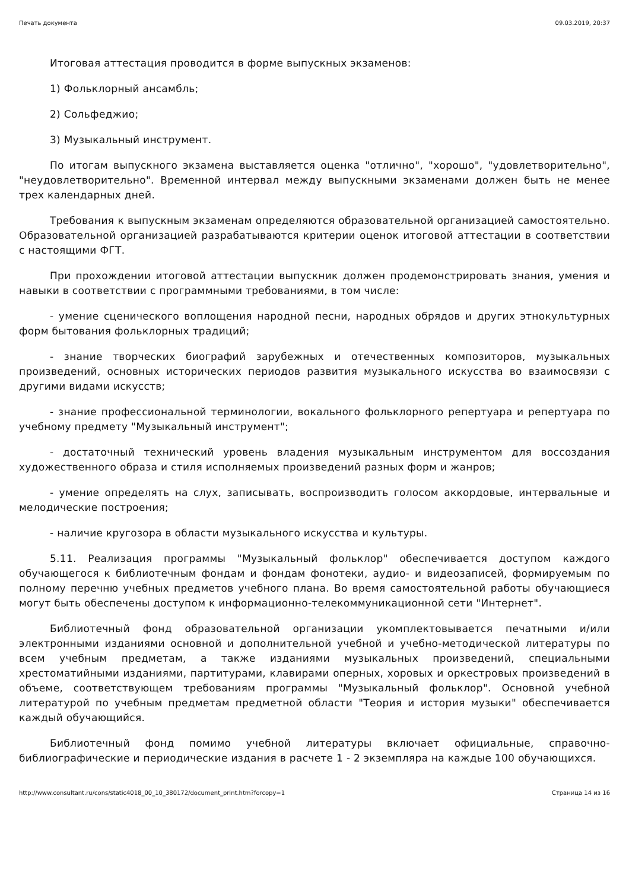Печать документа 09.03.2019, 20:37
Итоговая аттестация проводится в форме выпускных экзаменов:
1) Фольклорный ансамбль;
2) Сольфеджио;
3) Музыкальный инструмент.
По итогам выпускного экзамена выставляется оценка "отлично", "хорошо", "удовлетворительно", "неудовлетворительно". Временной интервал между выпускными экзаменами должен быть не менее трех календарных дней.
Требования к выпускным экзаменам определяются образовательной организацией самостоятельно. Образовательной организацией разрабатываются критерии оценок итоговой аттестации в соответствии с настоящими ФГТ.
При прохождении итоговой аттестации выпускник должен продемонстрировать знания, умения и навыки в соответствии с программными требованиями, в том числе:
- умение сценического воплощения народной песни, народных обрядов и других этнокультурных форм бытования фольклорных традиций;
- знание творческих биографий зарубежных и отечественных композиторов, музыкальных произведений, основных исторических периодов развития музыкального искусства во взаимосвязи с другими видами искусств;
- знание профессиональной терминологии, вокального фольклорного репертуара и репертуара по учебному предмету "Музыкальный инструмент";
- достаточный технический уровень владения музыкальным инструментом для воссоздания художественного образа и стиля исполняемых произведений разных форм и жанров;
- умение определять на слух, записывать, воспроизводить голосом аккордовые, интервальные и мелодические построения;
- наличие кругозора в области музыкального искусства и культуры.
5.11. Реализация программы "Музыкальный фольклор" обеспечивается доступом каждого обучающегося к библиотечным фондам и фондам фонотеки, аудио- и видеозаписей, формируемым по полному перечню учебных предметов учебного плана. Во время самостоятельной работы обучающиеся могут быть обеспечены доступом к информационно-телекоммуникационной сети "Интернет".
Библиотечный фонд образовательной организации укомплектовывается печатными и/или электронными изданиями основной и дополнительной учебной и учебно-методической литературы по всем учебным предметам, а также изданиями музыкальных произведений, специальными хрестоматийными изданиями, партитурами, клавирами оперных, хоровых и оркестровых произведений в объеме, соответствующем требованиям программы "Музыкальный фольклор". Основной учебной литературой по учебным предметам предметной области "Теория и история музыки" обеспечивается каждый обучающийся.
Библиотечный фонд помимо учебной литературы включает официальные, справочно-библиографические и периодические издания в расчете 1 - 2 экземпляра на каждые 100 обучающихся.
http://www.consultant.ru/cons/static4018_00_10_380172/document_print.htm?forcopy=1 Страница 14 из 16